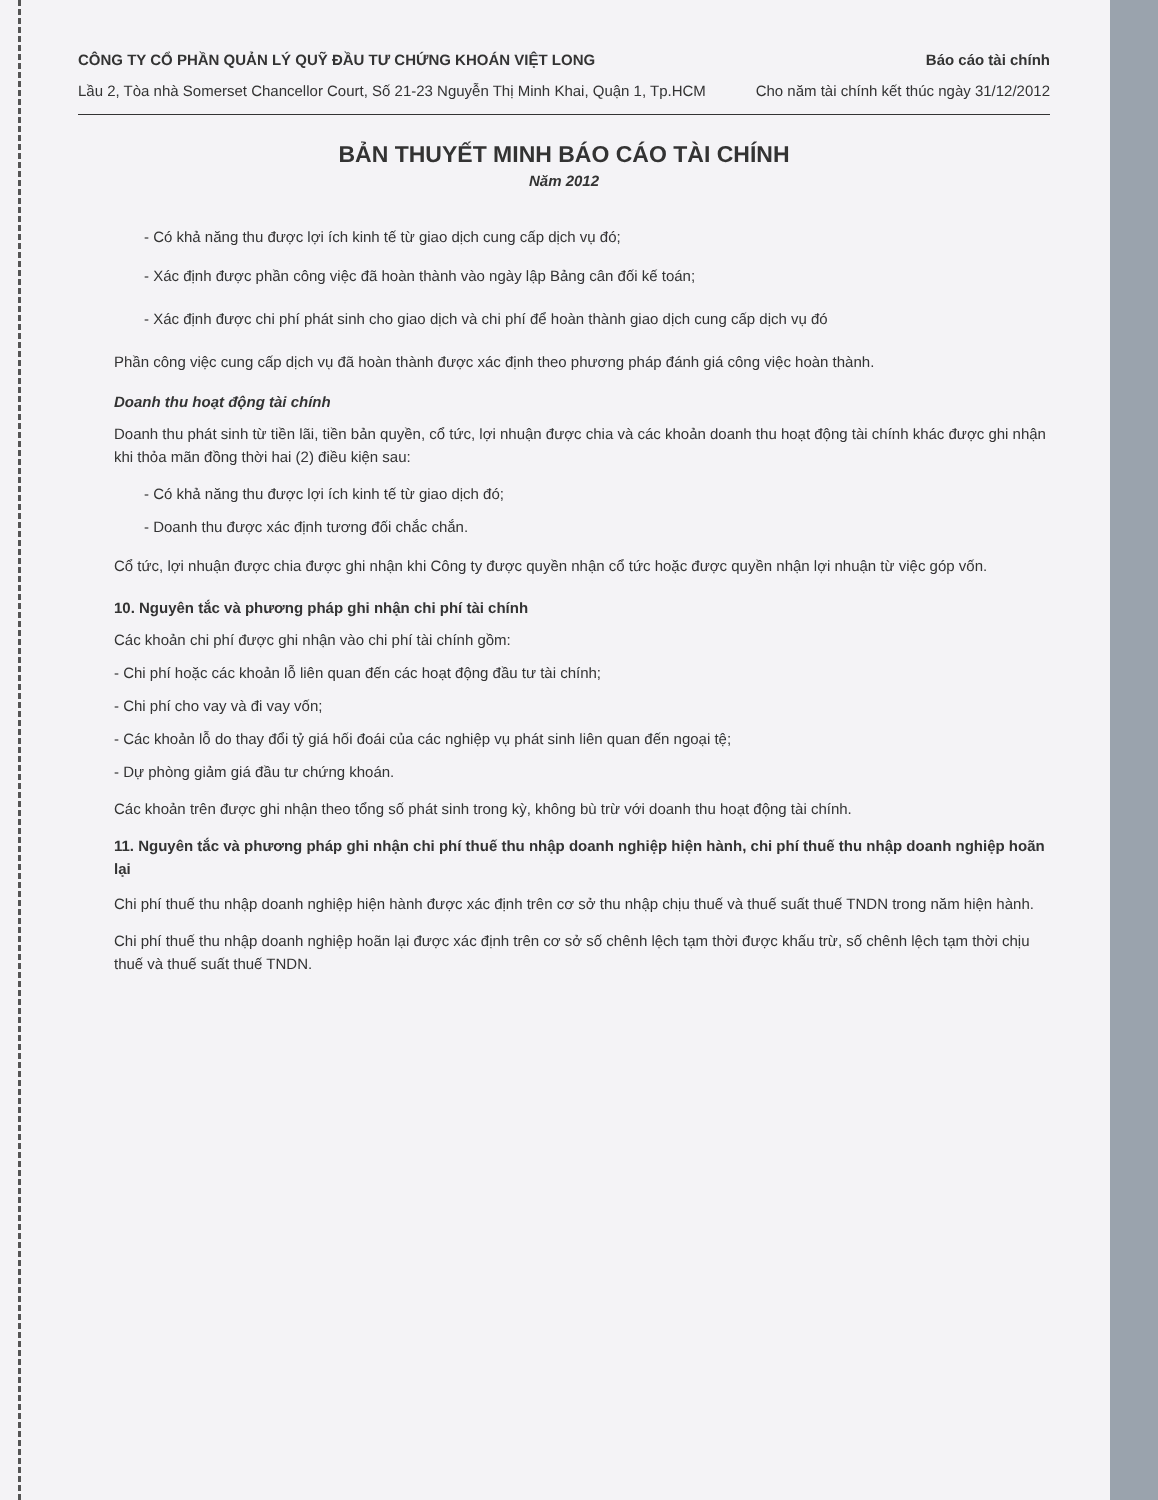CÔNG TY CỔ PHẦN QUẢN LÝ QUỸ ĐẦU TƯ CHỨNG KHOÁN VIỆT LONG
Lầu 2, Tòa nhà Somerset Chancellor Court, Số 21-23 Nguyễn Thị Minh Khai, Quận 1, Tp.HCM
Báo cáo tài chính
Cho năm tài chính kết thúc ngày 31/12/2012
BẢN THUYẾT MINH BÁO CÁO TÀI CHÍNH
Năm 2012
- Có khả năng thu được lợi ích kinh tế từ giao dịch cung cấp dịch vụ đó;
- Xác định được phần công việc đã hoàn thành vào ngày lập Bảng cân đối kế toán;
- Xác định được chi phí phát sinh cho giao dịch và chi phí để hoàn thành giao dịch cung cấp dịch vụ đó
Phần công việc cung cấp dịch vụ đã hoàn thành được xác định theo phương pháp đánh giá công việc hoàn thành.
Doanh thu hoạt động tài chính
Doanh thu phát sinh từ tiền lãi, tiền bản quyền, cổ tức, lợi nhuận được chia và các khoản doanh thu hoạt động tài chính khác được ghi nhận khi thỏa mãn đồng thời hai (2) điều kiện sau:
- Có khả năng thu được lợi ích kinh tế từ giao dịch đó;
- Doanh thu được xác định tương đối chắc chắn.
Cổ tức, lợi nhuận được chia được ghi nhận khi Công ty được quyền nhận cổ tức hoặc được quyền nhận lợi nhuận từ việc góp vốn.
10. Nguyên tắc và phương pháp ghi nhận chi phí tài chính
Các khoản chi phí được ghi nhận vào chi phí tài chính gồm:
- Chi phí hoặc các khoản lỗ liên quan đến các hoạt động đầu tư tài chính;
- Chi phí cho vay và đi vay vốn;
- Các khoản lỗ do thay đổi tỷ giá hối đoái của các nghiệp vụ phát sinh liên quan đến ngoại tệ;
- Dự phòng giảm giá đầu tư chứng khoán.
Các khoản trên được ghi nhận theo tổng số phát sinh trong kỳ, không bù trừ với doanh thu hoạt động tài chính.
11. Nguyên tắc và phương pháp ghi nhận chi phí thuế thu nhập doanh nghiệp hiện hành, chi phí thuế thu nhập doanh nghiệp hoãn lại
Chi phí thuế thu nhập doanh nghiệp hiện hành được xác định trên cơ sở thu nhập chịu thuế và thuế suất thuế TNDN trong năm hiện hành.
Chi phí thuế thu nhập doanh nghiệp hoãn lại được xác định trên cơ sở số chênh lệch tạm thời được khấu trừ, số chênh lệch tạm thời chịu thuế và thuế suất thuế TNDN.